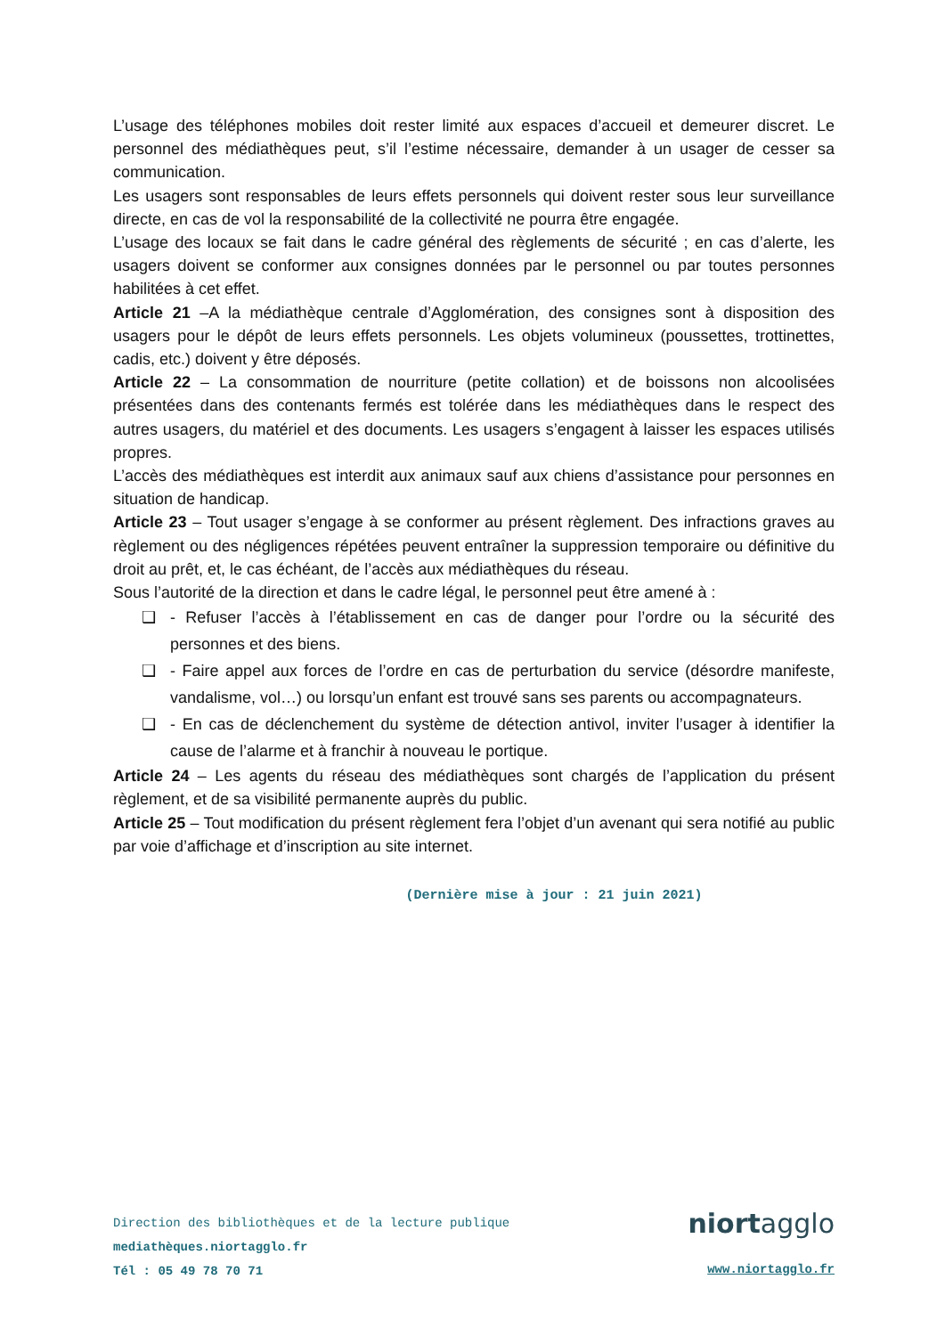L’usage des téléphones mobiles doit rester limité aux espaces d’accueil et demeurer discret. Le personnel des médiathèques peut, s’il l’estime nécessaire, demander à un usager de cesser sa communication.
Les usagers sont responsables de leurs effets personnels qui doivent rester sous leur surveillance directe, en cas de vol la responsabilité de la collectivité ne pourra être engagée.
L’usage des locaux se fait dans le cadre général des règlements de sécurité ; en cas d’alerte, les usagers doivent se conformer aux consignes données par le personnel ou par toutes personnes habilitées à cet effet.
Article 21 –A la médiathèque centrale d’Agglomération, des consignes sont à disposition des usagers pour le dépôt de leurs effets personnels. Les objets volumineux (poussettes, trottinettes, cadis, etc.) doivent y être déposés.
Article 22 – La consommation de nourriture (petite collation) et de boissons non alcoolisées présentées dans des contenants fermés est tolérée dans les médiathèques dans le respect des autres usagers, du matériel et des documents. Les usagers s’engagent à laisser les espaces utilisés propres.
L’accès des médiathèques est interdit aux animaux sauf aux chiens d’assistance pour personnes en situation de handicap.
Article 23 – Tout usager s’engage à se conformer au présent règlement. Des infractions graves au règlement ou des négligences répétées peuvent entraîner la suppression temporaire ou définitive du droit au prêt, et, le cas échéant, de l’accès aux médiathèques du réseau.
Sous l’autorité de la direction et dans le cadre légal, le personnel peut être amené à :
❑ - Refuser l’accès à l’établissement en cas de danger pour l’ordre ou la sécurité des personnes et des biens.
❑ - Faire appel aux forces de l’ordre en cas de perturbation du service (désordre manifeste, vandalisme, vol…) ou lorsqu’un enfant est trouvé sans ses parents ou accompagnateurs.
❑ - En cas de déclenchement du système de détection antivol, inviter l’usager à identifier la cause de l’alarme et à franchir à nouveau le portique.
Article 24 – Les agents du réseau des médiathèques sont chargés de l’application du présent règlement, et de sa visibilité permanente auprès du public.
Article 25 – Tout modification du présent règlement fera l’objet d’un avenant qui sera notifié au public par voie d’affichage et d’inscription au site internet.
(Dernière mise à jour : 21 juin 2021)
Direction des bibliothèques et de la lecture publique
mediathèques.niortagglo.fr
Tél : 05 49 78 70 71
niortagglo
www.niortagglo.fr